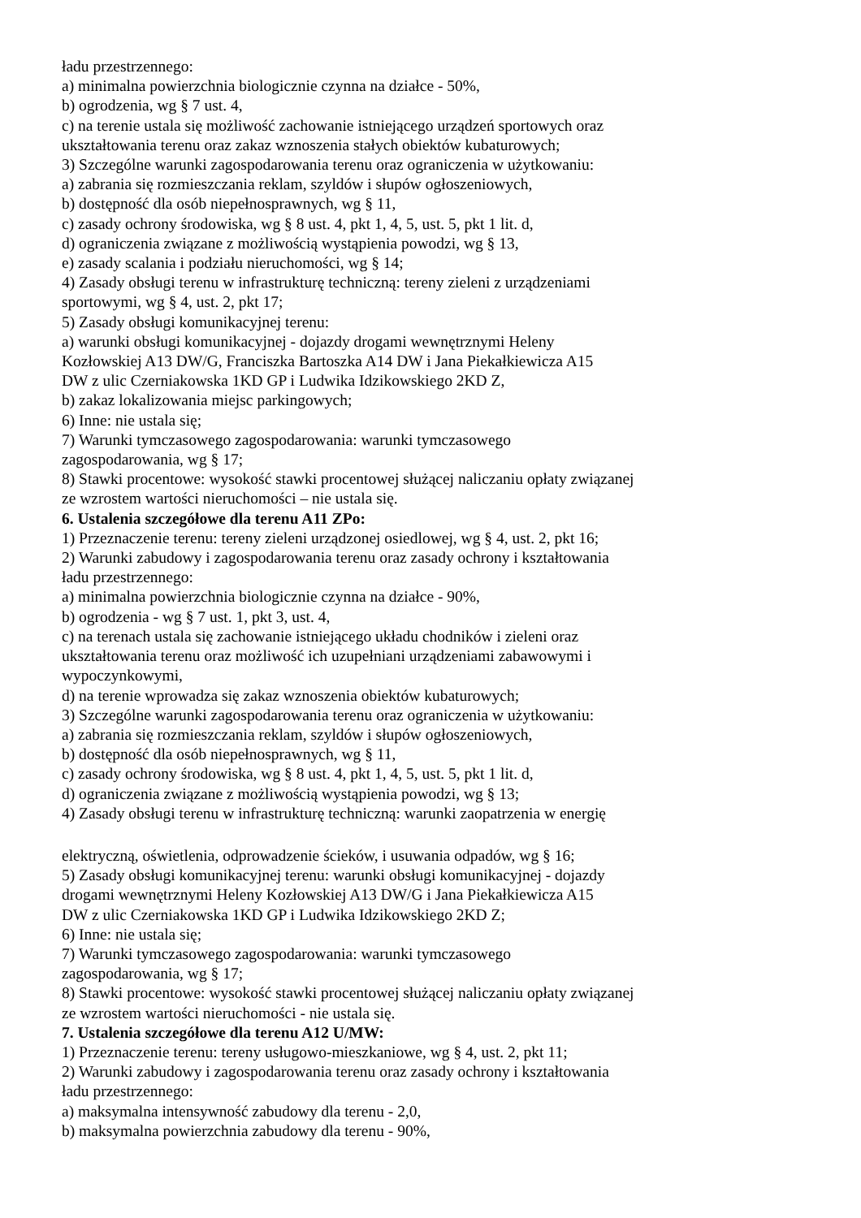ładu przestrzennego:
a) minimalna powierzchnia biologicznie czynna na działce - 50%,
b) ogrodzenia, wg § 7 ust. 4,
c) na terenie ustala się możliwość zachowanie istniejącego urządzeń sportowych oraz
ukształtowania terenu oraz zakaz wznoszenia stałych obiektów kubaturowych;
3) Szczególne warunki zagospodarowania terenu oraz ograniczenia w użytkowaniu:
a) zabrania się rozmieszczania reklam, szyldów i słupów ogłoszeniowych,
b) dostępność dla osób niepełnosprawnych, wg § 11,
c) zasady ochrony środowiska, wg § 8 ust. 4, pkt 1, 4, 5, ust. 5, pkt 1 lit. d,
d) ograniczenia związane z możliwością wystąpienia powodzi, wg § 13,
e) zasady scalania i podziału nieruchomości, wg § 14;
4) Zasady obsługi terenu w infrastrukturę techniczną: tereny zieleni z urządzeniami
sportowymi, wg § 4, ust. 2, pkt 17;
5) Zasady obsługi komunikacyjnej terenu:
a) warunki obsługi komunikacyjnej - dojazdy drogami wewnętrznymi Heleny
Kozłowskiej A13 DW/G, Franciszka Bartoszka A14 DW i Jana Piekałkiewicza A15
DW z ulic Czerniakowska 1KD GP i Ludwika Idzikowskiego 2KD Z,
b) zakaz lokalizowania miejsc parkingowych;
6) Inne: nie ustala się;
7) Warunki tymczasowego zagospodarowania: warunki tymczasowego
zagospodarowania, wg § 17;
8) Stawki procentowe: wysokość stawki procentowej służącej naliczaniu opłaty związanej
ze wzrostem wartości nieruchomości – nie ustala się.
6. Ustalenia szczegółowe dla terenu A11 ZPo:
1) Przeznaczenie terenu: tereny zieleni urządzonej osiedlowej, wg § 4, ust. 2, pkt 16;
2) Warunki zabudowy i zagospodarowania terenu oraz zasady ochrony i kształtowania
ładu przestrzennego:
a) minimalna powierzchnia biologicznie czynna na działce - 90%,
b) ogrodzenia - wg § 7 ust. 1, pkt 3, ust. 4,
c) na terenach ustala się zachowanie istniejącego układu chodników i zieleni oraz
ukształtowania terenu oraz możliwość ich uzupełniani urządzeniami zabawowymi i
wypoczynkowymi,
d) na terenie wprowadza się zakaz wznoszenia obiektów kubaturowych;
3) Szczególne warunki zagospodarowania terenu oraz ograniczenia w użytkowaniu:
a) zabrania się rozmieszczania reklam, szyldów i słupów ogłoszeniowych,
b) dostępność dla osób niepełnosprawnych, wg § 11,
c) zasady ochrony środowiska, wg § 8 ust. 4, pkt 1, 4, 5, ust. 5, pkt 1 lit. d,
d) ograniczenia związane z możliwością wystąpienia powodzi, wg § 13;
4) Zasady obsługi terenu w infrastrukturę techniczną: warunki zaopatrzenia w energię
elektryczną, oświetlenia, odprowadzenie ścieków, i usuwania odpadów, wg § 16;
5) Zasady obsługi komunikacyjnej terenu: warunki obsługi komunikacyjnej - dojazdy
drogami wewnętrznymi Heleny Kozłowskiej A13 DW/G i Jana Piekałkiewicza A15
DW z ulic Czerniakowska 1KD GP i Ludwika Idzikowskiego 2KD Z;
6) Inne: nie ustala się;
7) Warunki tymczasowego zagospodarowania: warunki tymczasowego
zagospodarowania, wg § 17;
8) Stawki procentowe: wysokość stawki procentowej służącej naliczaniu opłaty związanej
ze wzrostem wartości nieruchomości - nie ustala się.
7. Ustalenia szczegółowe dla terenu A12 U/MW:
1) Przeznaczenie terenu: tereny usługowo-mieszkaniowe, wg § 4, ust. 2, pkt 11;
2) Warunki zabudowy i zagospodarowania terenu oraz zasady ochrony i kształtowania
ładu przestrzennego:
a) maksymalna intensywność zabudowy dla terenu - 2,0,
b) maksymalna powierzchnia zabudowy dla terenu - 90%,